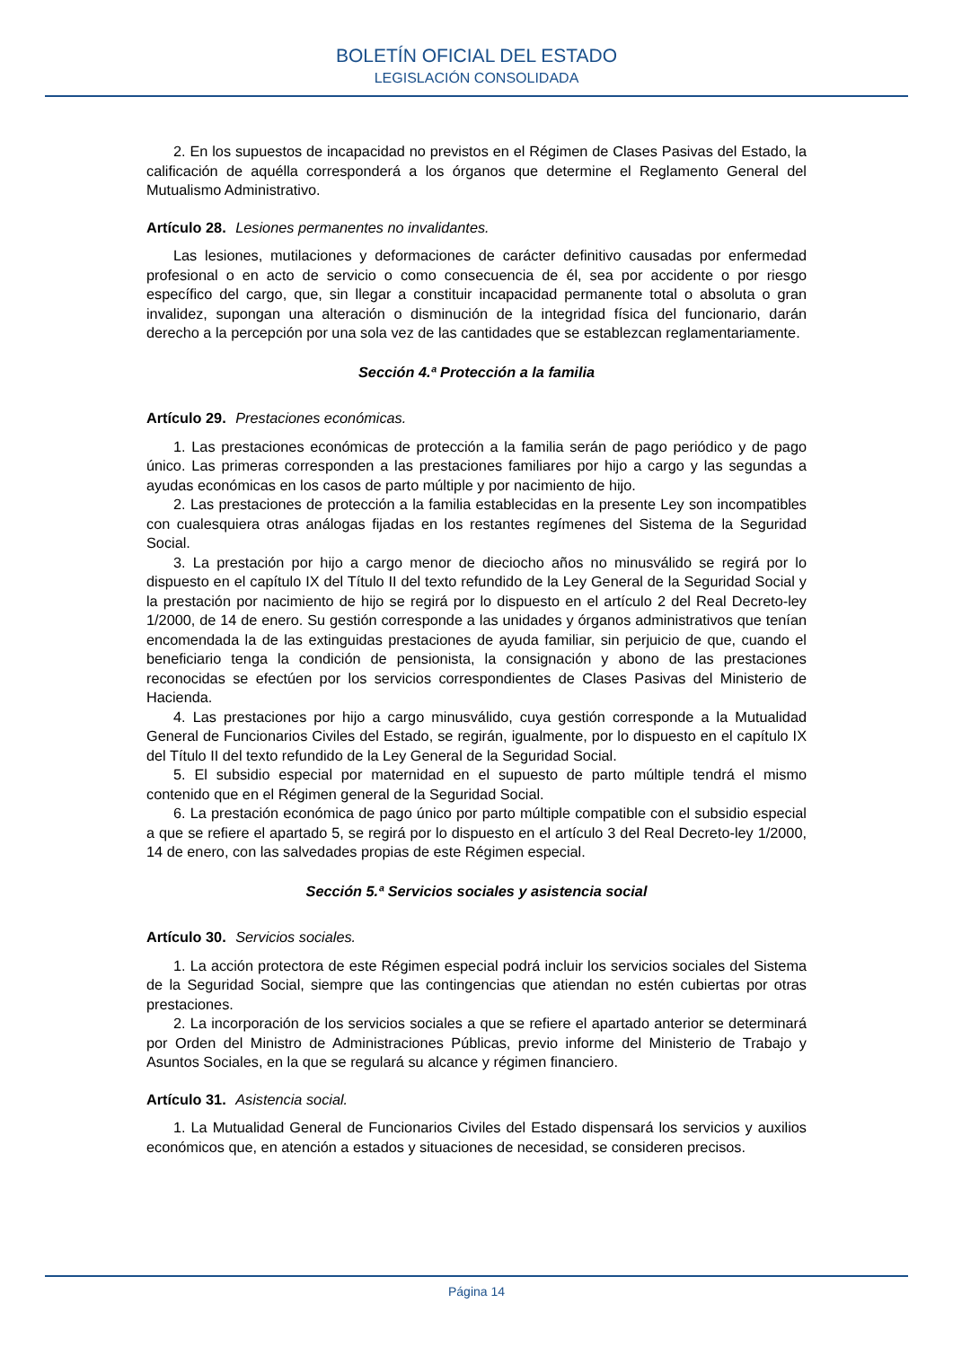BOLETÍN OFICIAL DEL ESTADO
LEGISLACIÓN CONSOLIDADA
2. En los supuestos de incapacidad no previstos en el Régimen de Clases Pasivas del Estado, la calificación de aquélla corresponderá a los órganos que determine el Reglamento General del Mutualismo Administrativo.
Artículo 28. Lesiones permanentes no invalidantes.
Las lesiones, mutilaciones y deformaciones de carácter definitivo causadas por enfermedad profesional o en acto de servicio o como consecuencia de él, sea por accidente o por riesgo específico del cargo, que, sin llegar a constituir incapacidad permanente total o absoluta o gran invalidez, supongan una alteración o disminución de la integridad física del funcionario, darán derecho a la percepción por una sola vez de las cantidades que se establezcan reglamentariamente.
Sección 4.ª Protección a la familia
Artículo 29. Prestaciones económicas.
1. Las prestaciones económicas de protección a la familia serán de pago periódico y de pago único. Las primeras corresponden a las prestaciones familiares por hijo a cargo y las segundas a ayudas económicas en los casos de parto múltiple y por nacimiento de hijo.
2. Las prestaciones de protección a la familia establecidas en la presente Ley son incompatibles con cualesquiera otras análogas fijadas en los restantes regímenes del Sistema de la Seguridad Social.
3. La prestación por hijo a cargo menor de dieciocho años no minusválido se regirá por lo dispuesto en el capítulo IX del Título II del texto refundido de la Ley General de la Seguridad Social y la prestación por nacimiento de hijo se regirá por lo dispuesto en el artículo 2 del Real Decreto-ley 1/2000, de 14 de enero. Su gestión corresponde a las unidades y órganos administrativos que tenían encomendada la de las extinguidas prestaciones de ayuda familiar, sin perjuicio de que, cuando el beneficiario tenga la condición de pensionista, la consignación y abono de las prestaciones reconocidas se efectúen por los servicios correspondientes de Clases Pasivas del Ministerio de Hacienda.
4. Las prestaciones por hijo a cargo minusválido, cuya gestión corresponde a la Mutualidad General de Funcionarios Civiles del Estado, se regirán, igualmente, por lo dispuesto en el capítulo IX del Título II del texto refundido de la Ley General de la Seguridad Social.
5. El subsidio especial por maternidad en el supuesto de parto múltiple tendrá el mismo contenido que en el Régimen general de la Seguridad Social.
6. La prestación económica de pago único por parto múltiple compatible con el subsidio especial a que se refiere el apartado 5, se regirá por lo dispuesto en el artículo 3 del Real Decreto-ley 1/2000, 14 de enero, con las salvedades propias de este Régimen especial.
Sección 5.ª Servicios sociales y asistencia social
Artículo 30. Servicios sociales.
1. La acción protectora de este Régimen especial podrá incluir los servicios sociales del Sistema de la Seguridad Social, siempre que las contingencias que atiendan no estén cubiertas por otras prestaciones.
2. La incorporación de los servicios sociales a que se refiere el apartado anterior se determinará por Orden del Ministro de Administraciones Públicas, previo informe del Ministerio de Trabajo y Asuntos Sociales, en la que se regulará su alcance y régimen financiero.
Artículo 31. Asistencia social.
1. La Mutualidad General de Funcionarios Civiles del Estado dispensará los servicios y auxilios económicos que, en atención a estados y situaciones de necesidad, se consideren precisos.
Página 14